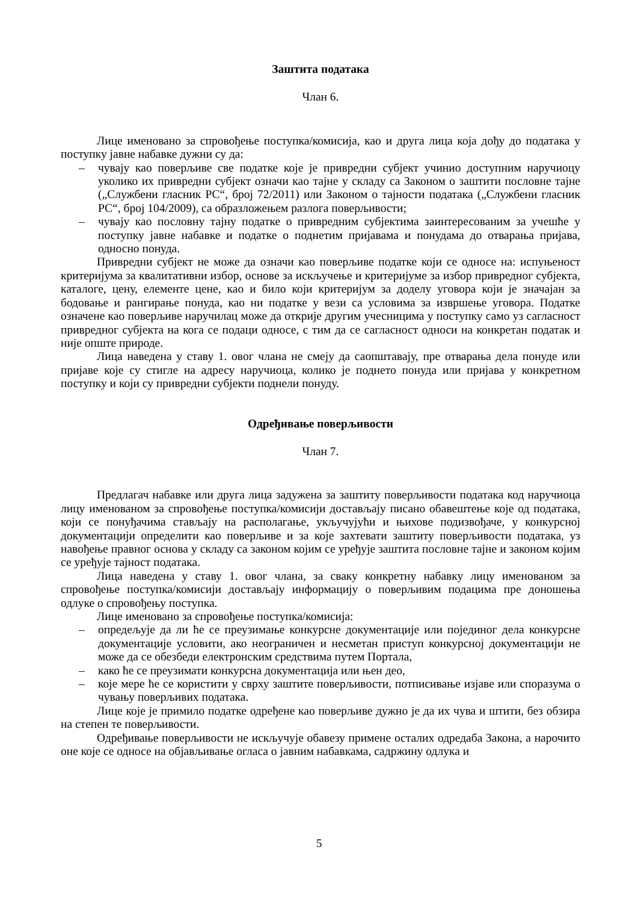Заштита података
Члан 6.
Лице именовано за спровођење поступка/комисија, као и друга лица која дођу до података у поступку јавне набавке дужни су да:
– чувају као поверљиве све податке које је привредни субјект учинио доступним наручиоцу уколико их привредни субјект означи као тајне у складу са Законом о заштити пословне тајне („Службени гласник РС“, број 72/2011) или Законом о тајности података („Службени гласник РС“, број 104/2009), са образложењем разлога поверљивости;
– чувају као пословну тајну податке о привредним субјектима заинтересованим за учешће у поступку јавне набавке и податке о поднетим пријавама и понудама до отварања пријава, односно понуда.
Привредни субјект не може да означи као поверљиве податке који се односе на: испуњеност критеријума за квалитативни избор, основе за искључење и критеријуме за избор привредног субјекта, каталоге, цену, елементе цене, као и било који критеријум за доделу уговора који је значајан за бодовање и рангирање понуда, као ни податке у вези са условима за извршење уговора. Податке означене као поверљиве наручилац може да открије другим учесницима у поступку само уз сагласност привредног субјекта на кога се подаци односе, с тим да се сагласност односи на конкретан податак и није опште природе.
Лица наведена у ставу 1. овог члана не смеју да саопштавају, пре отварања дела понуде или пријаве које су стигле на адресу наручиоца, колико је поднето понуда или пријава у конкретном поступку и који су привредни субјекти поднели понуду.
Одређивање поверљивости
Члан 7.
Предлагач набавке или друга лица задужена за заштиту поверљивости података код наручиоца лицу именованом за спровођење поступка/комисији достављају писано обавештење које од података, који се понуђачима стављају на располагање, укључујући и њихове подизвођаче, у конкурсној документацији определити као поверљиве и за које захтевати заштиту поверљивости података, уз навођење правног основа у складу са законом којим се уређује заштита пословне тајне и законом којим се уређује тајност података.
Лица наведена у ставу 1. овог члана, за сваку конкретну набавку лицу именованом за спровођење поступка/комисији достављају информацију о поверљивим подацима пре доношења одлуке о спровођењу поступка.
Лице именовано за спровођење поступка/комисија:
– опредељује да ли ће се преузимање конкурсне документације или појединог дела конкурсне документације условити, ако неограничен и несметан приступ конкурсној документацији не може да се обезбеди електронским средствима путем Портала,
– како ће се преузимати конкурсна документација или њен део,
– које мере ће се користити у сврху заштите поверљивости, потписивање изјаве или споразума о чувању поверљивих података.
Лице које је примило податке одређене као поверљиве дужно је да их чува и штити, без обзира на степен те поверљивости.
Одређивање поверљивости не искључује обавезу примене осталих одредаба Закона, а нарочито оне које се односе на објављивање огласа о јавним набавкама, садржину одлука и
5